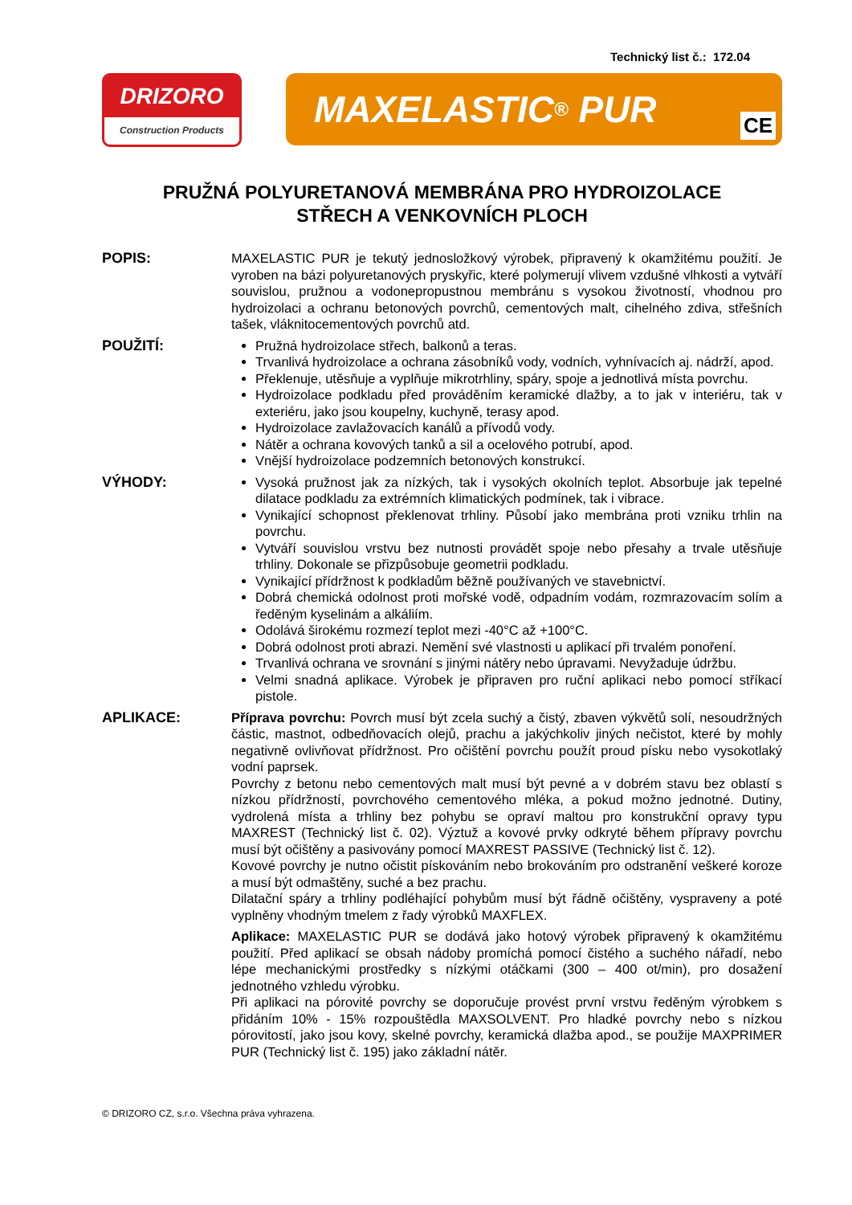Technický list č.: 172.04
DRIZORO
Construction Products
MAXELASTIC<sup>®</sup> PUR CE
PRUŽNÁ POLYURETANOVÁ MEMBRÁNA PRO HYDROIZOLACE
STŘECH A VENKOVNÍCH PLOCH
POPIS: MAXELASTIC PUR je tekutý jednosložkový výrobek, připravený k okamžitému použití. Je vyroben na bázi polyuretanových pryskyřic, které polymerují vlivem vzdušné vlhkosti a vytváří souvislou, pružnou a vodonepropustnou membránu s vysokou životností, vhodnou pro hydroizolaci a ochranu betonových povrchů, cementových malt, cihelného zdiva, střešních tašek, vláknitocementových povrchů atd.
POUŽITÍ: Pružná hydroizolace střech, balkonů a teras.
Trvanlivá hydroizolace a ochrana zásobníků vody, vodních, vyhnívacích aj. nádrží, apod.
Překlenuje, utěsňuje a vyplňuje mikrotrhliny, spáry, spoje a jednotlivá místa povrchu.
Hydroizolace podkladu před prováděním keramické dlažby, a to jak v interiéru, tak v exteriéru, jako jsou koupelny, kuchyně, terasy apod.
Hydroizolace zavlažovacích kanálů a přívodů vody.
Nátěr a ochrana kovových tanků a sil a ocelového potrubí, apod.
Vnější hydroizolace podzemních betonových konstrukcí.
VÝHODY: Vysoká pružnost jak za nízkých, tak i vysokých okolních teplot. Absorbuje jak tepelné dilatace podkladu za extrémních klimatických podmínek, tak i vibrace.
Vynikající schopnost překlenovat trhliny. Působí jako membrána proti vzniku trhlin na povrchu.
Vytváří souvislou vrstvu bez nutnosti provádět spoje nebo přesahy a trvale utěsňuje trhliny. Dokonale se přizpůsobuje geometrii podkladu.
Vynikající přídržnost k podkladům běžně používaných ve stavebnictví.
Dobrá chemická odolnost proti mořské vodě, odpadním vodám, rozmrazovacím solím a ředěným kyselinám a alkáliím.
Odolává širokému rozmezí teplot mezi -40°C až +100°C.
Dobrá odolnost proti abrazi. Nemění své vlastnosti u aplikací při trvalém ponoření.
Trvanlivá ochrana ve srovnání s jinými nátěry nebo úpravami. Nevyžaduje údržbu.
Velmi snadná aplikace. Výrobek je připraven pro ruční aplikaci nebo pomocí stříkací pistole.
APLIKACE: Příprava povrchu: Povrch musí být zcela suchý a čistý, zbaven výkvětů solí, nesoudržných částic, mastnot, odbedňovacích olejů, prachu a jakýchkoliv jiných nečistot, které by mohly negativně ovlivňovat přídržnost. Pro očištění povrchu použít proud písku nebo vysokotlaký vodní paprsek.
Povrchy z betonu nebo cementových malt musí být pevné a v dobrém stavu bez oblastí s nízkou přídržností, povrchového cementového mléka, a pokud možno jednotné. Dutiny, vydrolená místa a trhliny bez pohybu se opraví maltou pro konstrukční opravy typu MAXREST (Technický list č. 02). Výztuž a kovové prvky odkryté během přípravy povrchu musí být očištěny a pasivovány pomocí MAXREST PASSIVE (Technický list č. 12).
Kovové povrchy je nutno očistit pískováním nebo brokováním pro odstranění veškeré koroze a musí být odmaštěny, suché a bez prachu.
Dilatační spáry a trhliny podléhající pohybům musí být řádně očištěny, vyspraveny a poté vyplněny vhodným tmelem z řady výrobků MAXFLEX.
Aplikace: MAXELASTIC PUR se dodává jako hotový výrobek připravený k okamžitému použití. Před aplikací se obsah nádoby promíchá pomocí čistého a suchého nářadí, nebo lépe mechanickými prostředky s nízkými otáčkami (300 – 400 ot/min), pro dosažení jednotného vzhledu výrobku.
Při aplikaci na pórovité povrchy se doporučuje provést první vrstvu ředěným výrobkem s přidáním 10% - 15% rozpouštědla MAXSOLVENT. Pro hladké povrchy nebo s nízkou pórovitostí, jako jsou kovy, skelné povrchy, keramická dlažba apod., se použije MAXPRIMER PUR (Technický list č. 195) jako základní nátěr.
© DRIZORO CZ, s.r.o. Všechna práva vyhrazena.